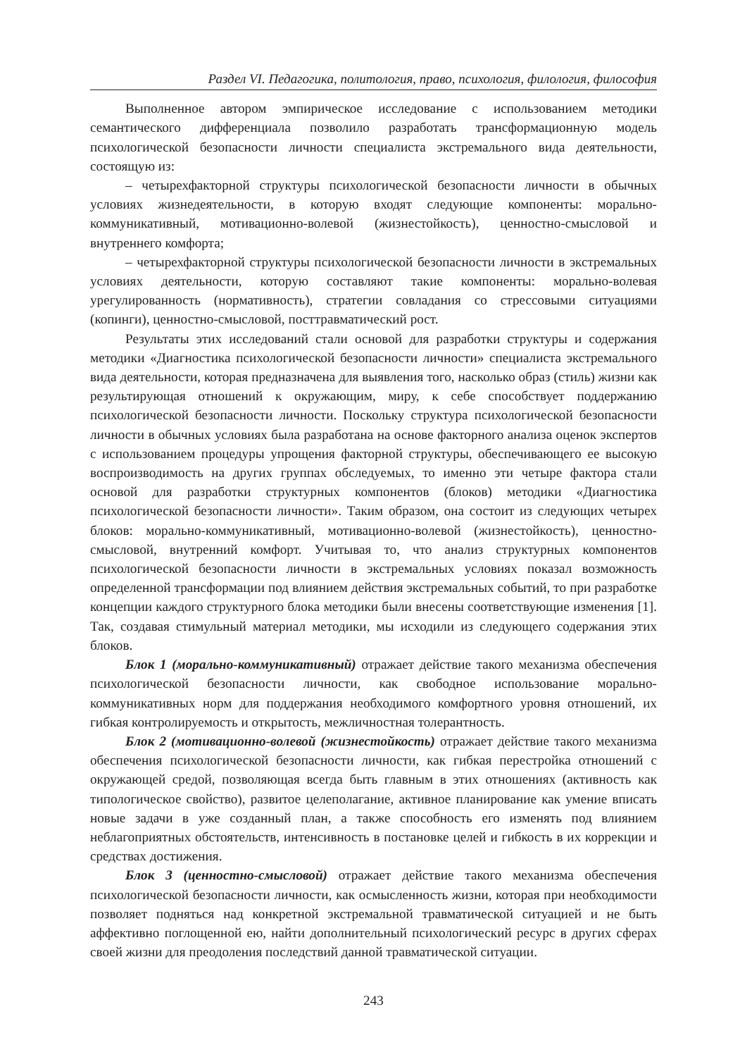Раздел VI. Педагогика, политология, право, психология, филология, философия
Выполненное автором эмпирическое исследование с использованием методики семантического дифференциала позволило разработать трансформационную модель психологической безопасности личности специалиста экстремального вида деятельности, состоящую из:
– четырехфакторной структуры психологической безопасности личности в обычных условиях жизнедеятельности, в которую входят следующие компоненты: морально-коммуникативный, мотивационно-волевой (жизнестойкость), ценностно-смысловой и внутреннего комфорта;
– четырехфакторной структуры психологической безопасности личности в экстремальных условиях деятельности, которую составляют такие компоненты: морально-волевая урегулированность (нормативность), стратегии совладания со стрессовыми ситуациями (копинги), ценностно-смысловой, посттравматический рост.
Результаты этих исследований стали основой для разработки структуры и содержания методики «Диагностика психологической безопасности личности» специалиста экстремального вида деятельности, которая предназначена для выявления того, насколько образ (стиль) жизни как результирующая отношений к окружающим, миру, к себе способствует поддержанию психологической безопасности личности. Поскольку структура психологической безопасности личности в обычных условиях была разработана на основе факторного анализа оценок экспертов с использованием процедуры упрощения факторной структуры, обеспечивающего ее высокую воспроизводимость на других группах обследуемых, то именно эти четыре фактора стали основой для разработки структурных компонентов (блоков) методики «Диагностика психологической безопасности личности». Таким образом, она состоит из следующих четырех блоков: морально-коммуникативный, мотивационно-волевой (жизнестойкость), ценностно-смысловой, внутренний комфорт. Учитывая то, что анализ структурных компонентов психологической безопасности личности в экстремальных условиях показал возможность определенной трансформации под влиянием действия экстремальных событий, то при разработке концепции каждого структурного блока методики были внесены соответствующие изменения [1]. Так, создавая стимульный материал методики, мы исходили из следующего содержания этих блоков.
Блок 1 (морально-коммуникативный) отражает действие такого механизма обеспечения психологической безопасности личности, как свободное использование морально-коммуникативных норм для поддержания необходимого комфортного уровня отношений, их гибкая контролируемость и открытость, межличностная толерантность.
Блок 2 (мотивационно-волевой (жизнестойкость) отражает действие такого механизма обеспечения психологической безопасности личности, как гибкая перестройка отношений с окружающей средой, позволяющая всегда быть главным в этих отношениях (активность как типологическое свойство), развитое целеполагание, активное планирование как умение вписать новые задачи в уже созданный план, а также способность его изменять под влиянием неблагоприятных обстоятельств, интенсивность в постановке целей и гибкость в их коррекции и средствах достижения.
Блок 3 (ценностно-смысловой) отражает действие такого механизма обеспечения психологической безопасности личности, как осмысленность жизни, которая при необходимости позволяет подняться над конкретной экстремальной травматической ситуацией и не быть аффективно поглощенной ею, найти дополнительный психологический ресурс в других сферах своей жизни для преодоления последствий данной травматической ситуации.
243